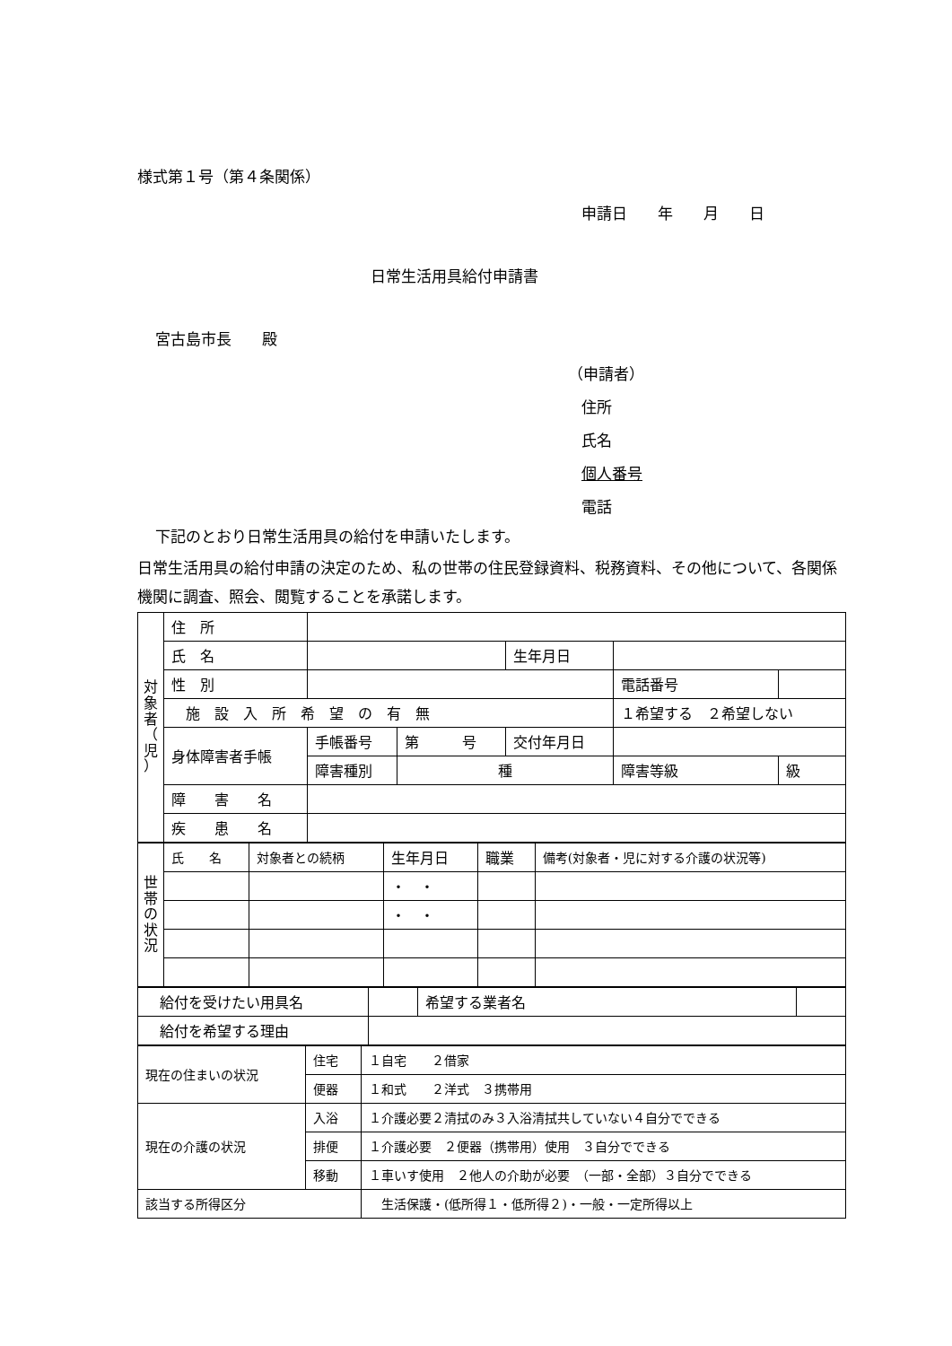様式第１号（第４条関係）
申請日　　年　　月　　日
日常生活用具給付申請書
宮古島市長　　殿
（申請者）
住所
氏名
個人番号
電話
下記のとおり日常生活用具の給付を申請いたします。
日常生活用具の給付申請の決定のため、私の世帯の住民登録資料、税務資料、その他について、各関係機関に調査、照会、閲覧することを承諾します。
| 対 象 者 （ 児 ） | 住 所 | | | | | |
| | 氏 名 | | | 生年月日 | | |
| | 性 別 | | | | 電話番号 | |
| | 施 設 入 所 希 望 の 有 無 | | | | １希望する ２希望しない | |
| | 身体障害者手帳 | 手帳番号 | 第 号 | 交付年月日 | | |
| | | 障害種別 | 種 | | 障害等級 | 級 |
| | 障 害 名 | | | | | |
| | 疾 患 名 | | | | | |
| 世 帯 の 状 況 | 氏 名 | 対象者との続柄 | 生年月日 | 職業 | 備考(対象者・児に対する介護の状況等) |
| | | | ・ ・ | | |
| | | | ・ ・ | | |
| 給付を受けたい用具名 | | 希望する業者名 | |
| 給付を希望する理由 | | | |
| 現在の住まいの状況 | 住宅 | １自宅 ２借家 |
| | 便器 | １和式 ２洋式 ３携帯用 |
| 現在の介護の状況 | 入浴 | １介護必要２清拭のみ３入浴清拭共していない４自分でできる |
| | 排便 | １介護必要 ２便器（携帯用）使用 ３自分でできる |
| | 移動 | １車いす使用 ２他人の介助が必要 （一部・全部）３自分でできる |
| 該当する所得区分 | | 生活保護・(低所得１・低所得２)・一般・一定所得以上 |